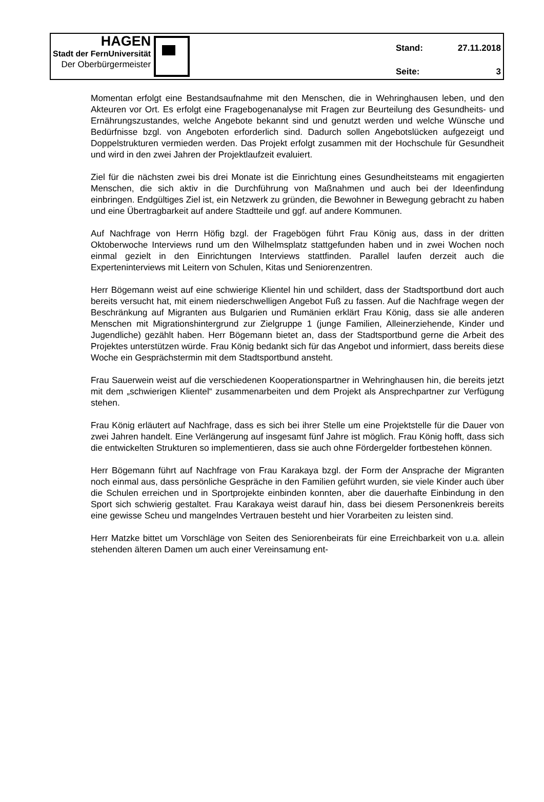HAGEN
Stadt der FernUniversität
Der Oberbürgermeister
Stand: 27.11.2018
Seite: 3
Momentan erfolgt eine Bestandsaufnahme mit den Menschen, die in Wehringhausen leben, und den Akteuren vor Ort. Es erfolgt eine Fragebogenanalyse mit Fragen zur Beurteilung des Gesundheits- und Ernährungszustandes, welche Angebote bekannt sind und genutzt werden und welche Wünsche und Bedürfnisse bzgl. von Angeboten erforderlich sind. Dadurch sollen Angebotslücken aufgezeigt und Doppelstrukturen vermieden werden. Das Projekt erfolgt zusammen mit der Hochschule für Gesundheit und wird in den zwei Jahren der Projektlaufzeit evaluiert.
Ziel für die nächsten zwei bis drei Monate ist die Einrichtung eines Gesundheitsteams mit engagierten Menschen, die sich aktiv in die Durchführung von Maßnahmen und auch bei der Ideenfindung einbringen. Endgültiges Ziel ist, ein Netzwerk zu gründen, die Bewohner in Bewegung gebracht zu haben und eine Übertragbarkeit auf andere Stadtteile und ggf. auf andere Kommunen.
Auf Nachfrage von Herrn Höfig bzgl. der Fragebögen führt Frau König aus, dass in der dritten Oktoberwoche Interviews rund um den Wilhelmsplatz stattgefunden haben und in zwei Wochen noch einmal gezielt in den Einrichtungen Interviews stattfinden. Parallel laufen derzeit auch die Experteninterviews mit Leitern von Schulen, Kitas und Seniorenzentren.
Herr Bögemann weist auf eine schwierige Klientel hin und schildert, dass der Stadtsportbund dort auch bereits versucht hat, mit einem niederschwelligen Angebot Fuß zu fassen. Auf die Nachfrage wegen der Beschränkung auf Migranten aus Bulgarien und Rumänien erklärt Frau König, dass sie alle anderen Menschen mit Migrationshintergrund zur Zielgruppe 1 (junge Familien, Alleinerziehende, Kinder und Jugendliche) gezählt haben. Herr Bögemann bietet an, dass der Stadtsportbund gerne die Arbeit des Projektes unterstützen würde. Frau König bedankt sich für das Angebot und informiert, dass bereits diese Woche ein Gesprächstermin mit dem Stadtsportbund ansteht.
Frau Sauerwein weist auf die verschiedenen Kooperationspartner in Wehringhausen hin, die bereits jetzt mit dem „schwierigen Klientel“ zusammenarbeiten und dem Projekt als Ansprechpartner zur Verfügung stehen.
Frau König erläutert auf Nachfrage, dass es sich bei ihrer Stelle um eine Projektstelle für die Dauer von zwei Jahren handelt. Eine Verlängerung auf insgesamt fünf Jahre ist möglich. Frau König hofft, dass sich die entwickelten Strukturen so implementieren, dass sie auch ohne Fördergelder fortbestehen können.
Herr Bögemann führt auf Nachfrage von Frau Karakaya bzgl. der Form der Ansprache der Migranten noch einmal aus, dass persönliche Gespräche in den Familien geführt wurden, sie viele Kinder auch über die Schulen erreichen und in Sportprojekte einbinden konnten, aber die dauerhafte Einbindung in den Sport sich schwierig gestaltet. Frau Karakaya weist darauf hin, dass bei diesem Personenkreis bereits eine gewisse Scheu und mangelndes Vertrauen besteht und hier Vorarbeiten zu leisten sind.
Herr Matzke bittet um Vorschläge von Seiten des Seniorenbeirats für eine Erreichbarkeit von u.a. allein stehenden älteren Damen um auch einer Vereinsamung ent-